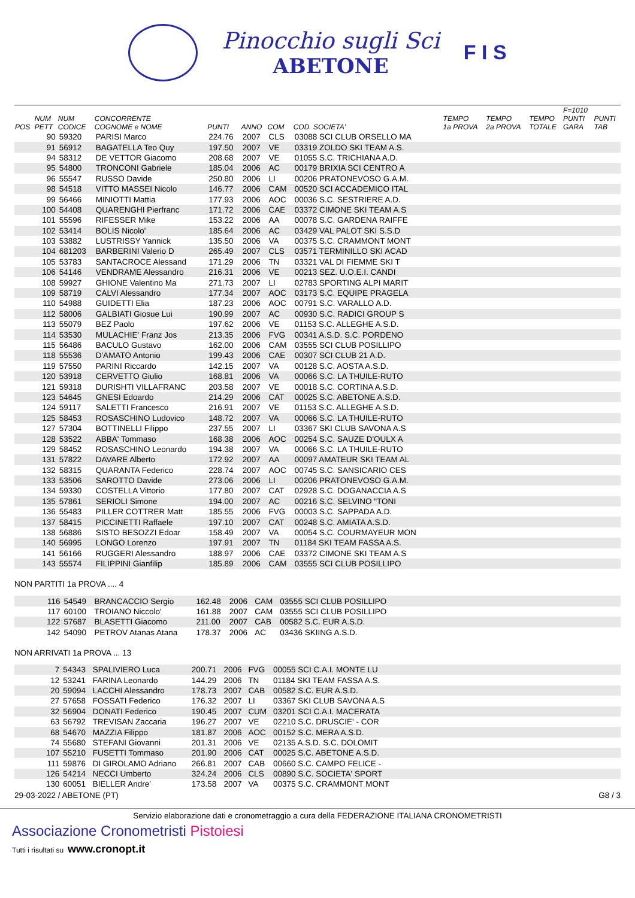Pinocchio sugli Sci
ABETONE
F I S
| POS | NUM PETT | NUM CODICE | CONCORRENTE COGNOME e NOME | PUNTI | ANNO | COM | COD. SOCIETA' | TEMPO 1a PROVA | TEMPO 2a PROVA | TEMPO TOTALE | F=1010 PUNTI GARA | PUNTI TAB |
| --- | --- | --- | --- | --- | --- | --- | --- | --- | --- | --- | --- | --- |
| | 90 | 59320 | PARISI Marco | 224.76 | 2007 | CLS | 03088 SCI CLUB ORSELLO MA | | | | | |
| | 91 | 56912 | BAGATELLA Teo Quy | 197.50 | 2007 | VE | 03319 ZOLDO SKI TEAM A.S. | | | | | |
| | 94 | 58312 | DE VETTOR Giacomo | 208.68 | 2007 | VE | 01055 S.C. TRICHIANA A.D. | | | | | |
| | 95 | 54800 | TRONCONI Gabriele | 185.04 | 2006 | AC | 00179 BRIXIA SCI CENTRO A | | | | | |
| | 96 | 55547 | RUSSO Davide | 250.80 | 2006 | LI | 00206 PRATONEVOSO G.A.M. | | | | | |
| | 98 | 54518 | VITTO MASSEI Nicolo | 146.77 | 2006 | CAM | 00520 SCI ACCADEMICO ITAL | | | | | |
| | 99 | 56466 | MINIOTTI Mattia | 177.93 | 2006 | AOC | 00036 S.C. SESTRIERE A.D. | | | | | |
| | 100 | 54408 | QUARENGHI Pierfranc | 171.72 | 2006 | CAE | 03372 CIMONE SKI TEAM A.S | | | | | |
| | 101 | 55596 | RIFESSER Mike | 153.22 | 2006 | AA | 00078 S.C. GARDENA RAIFFE | | | | | |
| | 102 | 53414 | BOLIS Nicolo' | 185.64 | 2006 | AC | 03429 VAL PALOT SKI S.S.D | | | | | |
| | 103 | 53882 | LUSTRISSY Yannick | 135.50 | 2006 | VA | 00375 S.C. CRAMMONT MONT | | | | | |
| | 104 | 681203 | BARBERINI Valerio D | 265.49 | 2007 | CLS | 03571 TERMINILLO SKI ACAD | | | | | |
| | 105 | 53783 | SANTACROCE Alessand | 171.29 | 2006 | TN | 03321 VAL DI FIEMME SKI T | | | | | |
| | 106 | 54146 | VENDRAME Alessandro | 216.31 | 2006 | VE | 00213 SEZ. U.O.E.I. CANDI | | | | | |
| | 108 | 59927 | GHIONE Valentino Ma | 271.73 | 2007 | LI | 02783 SPORTING ALPI MARIT | | | | | |
| | 109 | 58719 | CALVI Alessandro | 177.34 | 2007 | AOC | 03173 S.C. EQUIPE PRAGELA | | | | | |
| | 110 | 54988 | GUIDETTI Elia | 187.23 | 2006 | AOC | 00791 S.C. VARALLO A.D. | | | | | |
| | 112 | 58006 | GALBIATI Giosue Lui | 190.99 | 2007 | AC | 00930 S.C. RADICI GROUP S | | | | | |
| | 113 | 55079 | BEZ Paolo | 197.62 | 2006 | VE | 01153 S.C. ALLEGHE A.S.D. | | | | | |
| | 114 | 53530 | MULACHIE' Franz Jos | 213.35 | 2006 | FVG | 00341 A.S.D. S.C. PORDENO | | | | | |
| | 115 | 56486 | BACULO Gustavo | 162.00 | 2006 | CAM | 03555 SCI CLUB POSILLIPO | | | | | |
| | 118 | 55536 | D'AMATO Antonio | 199.43 | 2006 | CAE | 00307 SCI CLUB 21 A.D. | | | | | |
| | 119 | 57550 | PARINI Riccardo | 142.15 | 2007 | VA | 00128 S.C. AOSTA A.S.D. | | | | | |
| | 120 | 53918 | CERVETTO Giulio | 168.81 | 2006 | VA | 00066 S.C. LA THUILE-RUTO | | | | | |
| | 121 | 59318 | DURISHTI VILLAFRANC | 203.58 | 2007 | VE | 00018 S.C. CORTINA A.S.D. | | | | | |
| | 123 | 54645 | GNESI Edoardo | 214.29 | 2006 | CAT | 00025 S.C. ABETONE A.S.D. | | | | | |
| | 124 | 59117 | SALETTI Francesco | 216.91 | 2007 | VE | 01153 S.C. ALLEGHE A.S.D. | | | | | |
| | 125 | 58453 | ROSASCHINO Ludovico | 148.72 | 2007 | VA | 00066 S.C. LA THUILE-RUTO | | | | | |
| | 127 | 57304 | BOTTINELLI Filippo | 237.55 | 2007 | LI | 03367 SKI CLUB SAVONA A.S | | | | | |
| | 128 | 53522 | ABBA' Tommaso | 168.38 | 2006 | AOC | 00254 S.C. SAUZE D'OULX A | | | | | |
| | 129 | 58452 | ROSASCHINO Leonardo | 194.38 | 2007 | VA | 00066 S.C. LA THUILE-RUTO | | | | | |
| | 131 | 57822 | DAVARE Alberto | 172.92 | 2007 | AA | 00097 AMATEUR SKI TEAM AL | | | | | |
| | 132 | 58315 | QUARANTA Federico | 228.74 | 2007 | AOC | 00745 S.C. SANSICARIO CES | | | | | |
| | 133 | 53506 | SAROTTO Davide | 273.06 | 2006 | LI | 00206 PRATONEVOSO G.A.M. | | | | | |
| | 134 | 59330 | COSTELLA Vittorio | 177.80 | 2007 | CAT | 02928 S.C. DOGANACCIA A.S | | | | | |
| | 135 | 57861 | SERIOLI Simone | 194.00 | 2007 | AC | 00216 S.C. SELVINO "TONI | | | | | |
| | 136 | 55483 | PILLER COTTRER Matt | 185.55 | 2006 | FVG | 00003 S.C. SAPPADA A.D. | | | | | |
| | 137 | 58415 | PICCINETTI Raffaele | 197.10 | 2007 | CAT | 00248 S.C. AMIATA A.S.D. | | | | | |
| | 138 | 56886 | SISTO BESOZZI Edoar | 158.49 | 2007 | VA | 00054 S.C. COURMAYEUR MON | | | | | |
| | 140 | 56995 | LONGO Lorenzo | 197.91 | 2007 | TN | 01184 SKI TEAM FASSA A.S. | | | | | |
| | 141 | 56166 | RUGGERI Alessandro | 188.97 | 2006 | CAE | 03372 CIMONE SKI TEAM A.S | | | | | |
| | 143 | 55574 | FILIPPINI Gianfilip | 185.89 | 2006 | CAM | 03555 SCI CLUB POSILLIPO | | | | | |
NON PARTITI 1a PROVA .... 4
| | 116 | 54549 | BRANCACCIO Sergio | 162.48 | 2006 | CAM | 03555 SCI CLUB POSILLIPO | |
| | 117 | 60100 | TROIANO Niccolo' | 161.88 | 2007 | CAM | 03555 SCI CLUB POSILLIPO | |
| | 122 | 57687 | BLASETTI Giacomo | 211.00 | 2007 | CAB | 00582 S.C. EUR A.S.D. | |
| | 142 | 54090 | PETROV Atanas Atana | 178.37 | 2006 | AC | 03436 SKIING A.S.D. | |
NON ARRIVATI 1a PROVA ... 13
| | 7 | 54343 | SPALIVIERO Luca | 200.71 | 2006 | FVG | 00055 SCI C.A.I. MONTE LU | |
| | 12 | 53241 | FARINA Leonardo | 144.29 | 2006 | TN | 01184 SKI TEAM FASSA A.S. | |
| | 20 | 59094 | LACCHI Alessandro | 178.73 | 2007 | CAB | 00582 S.C. EUR A.S.D. | |
| | 27 | 57658 | FOSSATI Federico | 176.32 | 2007 | LI | 03367 SKI CLUB SAVONA A.S | |
| | 32 | 56904 | DONATI Federico | 190.45 | 2007 | CUM | 03201 SCI C.A.I. MACERATA | |
| | 63 | 56792 | TREVISAN Zaccaria | 196.27 | 2007 | VE | 02210 S.C. DRUSCIE' - COR | |
| | 68 | 54670 | MAZZIA Filippo | 181.87 | 2006 | AOC | 00152 S.C. MERA A.S.D. | |
| | 74 | 55680 | STEFANI Giovanni | 201.31 | 2006 | VE | 02135 A.S.D. S.C. DOLOMIT | |
| | 107 | 55210 | FUSETTI Tommaso | 201.90 | 2006 | CAT | 00025 S.C. ABETONE A.S.D. | |
| | 111 | 59876 | DI GIROLAMO Adriano | 266.81 | 2007 | CAB | 00660 S.C. CAMPO FELICE - | |
| | 126 | 54214 | NECCI Umberto | 324.24 | 2006 | CLS | 00890 S.C. SOCIETA' SPORT | |
| | 130 | 60051 | BIELLER Andre' | 173.58 | 2007 | VA | 00375 S.C. CRAMMONT MONT | |
29-03-2022 / ABETONE (PT) G8 / 3
Servizio elaborazione dati e cronometraggio a cura della FEDERAZIONE ITALIANA CRONOMETRISTI
Associazione Cronometristi Pistoiesi
Tutti i risultati su www.cronopt.it